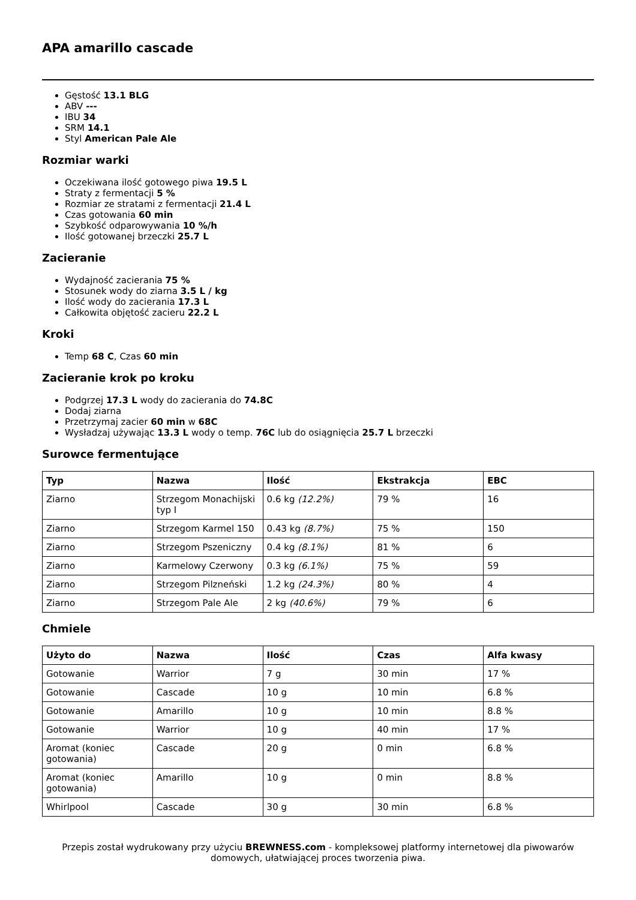APA amarillo cascade
Gęstość 13.1 BLG
ABV ---
IBU 34
SRM 14.1
Styl American Pale Ale
Rozmiar warki
Oczekiwana ilość gotowego piwa 19.5 L
Straty z fermentacji 5 %
Rozmiar ze stratami z fermentacji 21.4 L
Czas gotowania 60 min
Szybkość odparowywania 10 %/h
Ilość gotowanej brzeczki 25.7 L
Zacieranie
Wydajność zacierania 75 %
Stosunek wody do ziarna 3.5 L / kg
Ilość wody do zacierania 17.3 L
Całkowita objętość zacieru 22.2 L
Kroki
Temp 68 C, Czas 60 min
Zacieranie krok po kroku
Podgrzej 17.3 L wody do zacierania do 74.8C
Dodaj ziarna
Przetrzymaj zacier 60 min w 68C
Wysładzaj używając 13.3 L wody o temp. 76C lub do osiągnięcia 25.7 L brzeczki
Surowce fermentujące
| Typ | Nazwa | Ilość | Ekstrakcja | EBC |
| --- | --- | --- | --- | --- |
| Ziarno | Strzegom Monachijski typ I | 0.6 kg (12.2%) | 79 % | 16 |
| Ziarno | Strzegom Karmel 150 | 0.43 kg (8.7%) | 75 % | 150 |
| Ziarno | Strzegom Pszeniczny | 0.4 kg (8.1%) | 81 % | 6 |
| Ziarno | Karmelowy Czerwony | 0.3 kg (6.1%) | 75 % | 59 |
| Ziarno | Strzegom Pilzneński | 1.2 kg (24.3%) | 80 % | 4 |
| Ziarno | Strzegom Pale Ale | 2 kg (40.6%) | 79 % | 6 |
Chmiele
| Użyto do | Nazwa | Ilość | Czas | Alfa kwasy |
| --- | --- | --- | --- | --- |
| Gotowanie | Warrior | 7 g | 30 min | 17 % |
| Gotowanie | Cascade | 10 g | 10 min | 6.8 % |
| Gotowanie | Amarillo | 10 g | 10 min | 8.8 % |
| Gotowanie | Warrior | 10 g | 40 min | 17 % |
| Aromat (koniec gotowania) | Cascade | 20 g | 0 min | 6.8 % |
| Aromat (koniec gotowania) | Amarillo | 10 g | 0 min | 8.8 % |
| Whirlpool | Cascade | 30 g | 30 min | 6.8 % |
Przepis został wydrukowany przy użyciu BREWNESS.com - kompleksowej platformy internetowej dla piwowarów domowych, ułatwiającej proces tworzenia piwa.